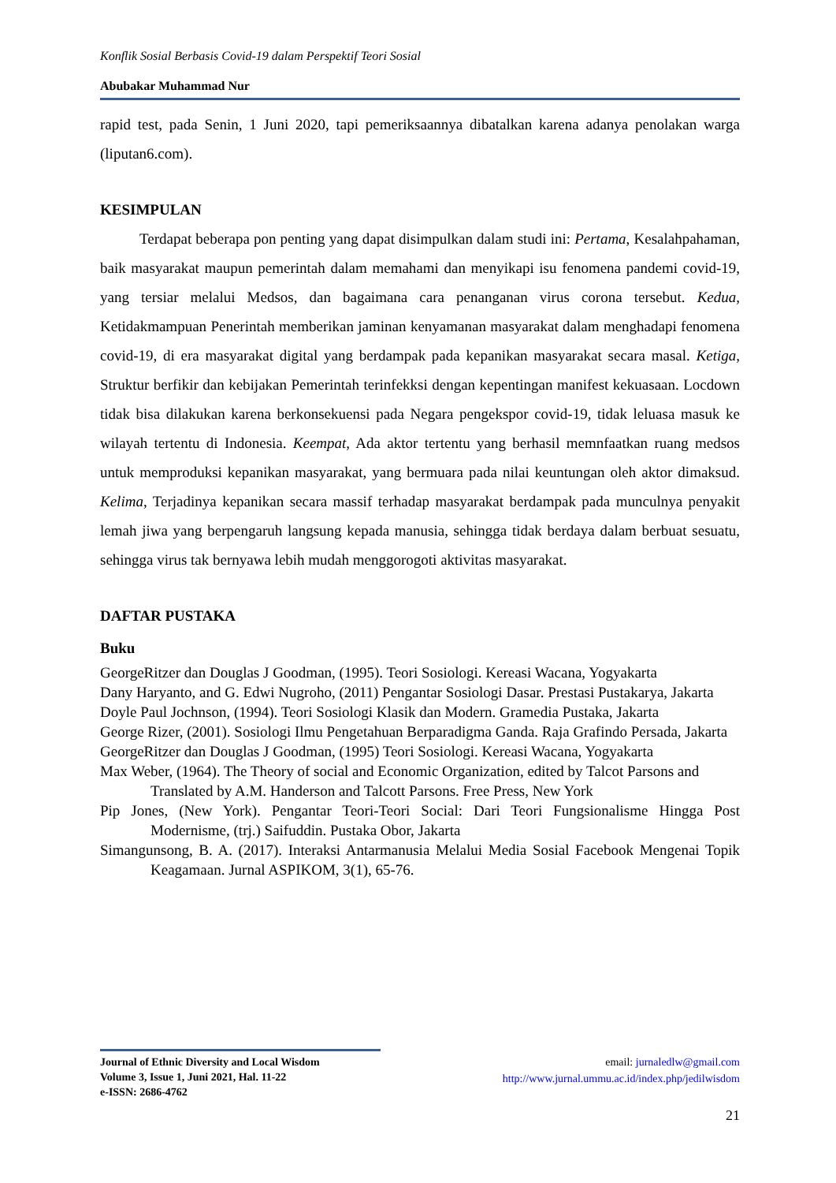Konflik Sosial Berbasis Covid-19 dalam Perspektif Teori Sosial
Abubakar Muhammad Nur
rapid test, pada Senin, 1 Juni 2020, tapi pemeriksaannya dibatalkan karena adanya penolakan warga (liputan6.com).
KESIMPULAN
Terdapat beberapa pon penting yang dapat disimpulkan dalam studi ini: Pertama, Kesalahpahaman, baik masyarakat maupun pemerintah dalam memahami dan menyikapi isu fenomena pandemi covid-19, yang tersiar melalui Medsos, dan bagaimana cara penanganan virus corona tersebut. Kedua, Ketidakmampuan Penerintah memberikan jaminan kenyamanan masyarakat dalam menghadapi fenomena covid-19, di era masyarakat digital yang berdampak pada kepanikan masyarakat secara masal. Ketiga, Struktur berfikir dan kebijakan Pemerintah terinfekksi dengan kepentingan manifest kekuasaan. Locdown tidak bisa dilakukan karena berkonsekuensi pada Negara pengekspor covid-19, tidak leluasa masuk ke wilayah tertentu di Indonesia. Keempat, Ada aktor tertentu yang berhasil memnfaatkan ruang medsos untuk memproduksi kepanikan masyarakat, yang bermuara pada nilai keuntungan oleh aktor dimaksud. Kelima, Terjadinya kepanikan secara massif terhadap masyarakat berdampak pada munculnya penyakit lemah jiwa yang berpengaruh langsung kepada manusia, sehingga tidak berdaya dalam berbuat sesuatu, sehingga virus tak bernyawa lebih mudah menggorogoti aktivitas masyarakat.
DAFTAR PUSTAKA
Buku
GeorgeRitzer dan Douglas J Goodman, (1995). Teori Sosiologi. Kereasi Wacana, Yogyakarta
Dany Haryanto, and G. Edwi Nugroho, (2011) Pengantar Sosiologi Dasar. Prestasi Pustakarya, Jakarta
Doyle Paul Jochnson, (1994). Teori Sosiologi Klasik dan Modern. Gramedia Pustaka, Jakarta
George Rizer, (2001). Sosiologi Ilmu Pengetahuan Berparadigma Ganda. Raja Grafindo Persada, Jakarta
GeorgeRitzer dan Douglas J Goodman, (1995) Teori Sosiologi. Kereasi Wacana, Yogyakarta
Max Weber, (1964). The Theory of social and Economic Organization, edited by Talcot Parsons and Translated by A.M. Handerson and Talcott Parsons. Free Press, New York
Pip Jones, (New York). Pengantar Teori-Teori Social: Dari Teori Fungsionalisme Hingga Post Modernisme, (trj.) Saifuddin. Pustaka Obor, Jakarta
Simangunsong, B. A. (2017). Interaksi Antarmanusia Melalui Media Sosial Facebook Mengenai Topik Keagamaan. Jurnal ASPIKOM, 3(1), 65-76.
Journal of Ethnic Diversity and Local Wisdom
Volume 3, Issue 1, Juni 2021, Hal. 11-22
e-ISSN: 2686-4762
email: jurnaledlw@gmail.com
http://www.jurnal.ummu.ac.id/index.php/jedilwisdom
21